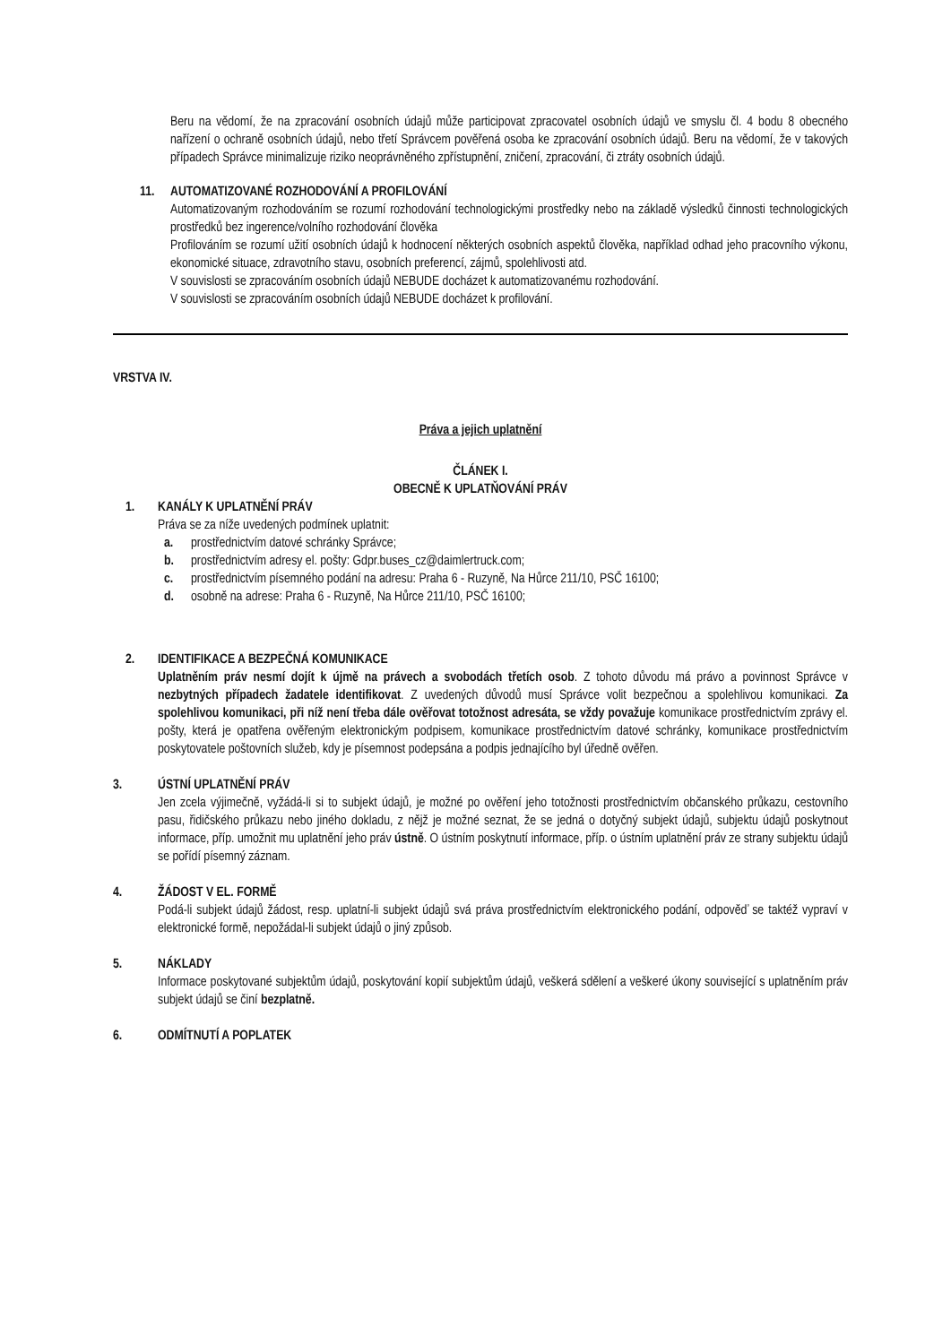Beru na vědomí, že na zpracování osobních údajů může participovat zpracovatel osobních údajů ve smyslu čl. 4 bodu 8 obecného nařízení o ochraně osobních údajů, nebo třetí Správcem pověřená osoba ke zpracování osobních údajů. Beru na vědomí, že v takových případech Správce minimalizuje riziko neoprávněného zpřístupnění, zničení, zpracování, či ztráty osobních údajů.
11. AUTOMATIZOVANÉ ROZHODOVÁNÍ A PROFILOVÁNÍ
Automatizovaným rozhodováním se rozumí rozhodování technologickými prostředky nebo na základě výsledků činnosti technologických prostředků bez ingerence/volního rozhodování člověka
Profilováním se rozumí užití osobních údajů k hodnocení některých osobních aspektů člověka, například odhad jeho pracovního výkonu, ekonomické situace, zdravotního stavu, osobních preferencí, zájmů, spolehlivosti atd.
V souvislosti se zpracováním osobních údajů NEBUDE docházet k automatizovanému rozhodování.
V souvislosti se zpracováním osobních údajů NEBUDE docházet k profilování.
VRSTVA IV.
Práva a jejich uplatnění
ČLÁNEK I.
OBECNĚ K UPLATŇOVÁNÍ PRÁV
1. KANÁLY K UPLATNĚNÍ PRÁV
Práva se za níže uvedených podmínek uplatnit:
a. prostřednictvím datové schránky Správce;
b. prostřednictvím adresy el. pošty: Gdpr.buses_cz@daimlertruck.com;
c. prostřednictvím písemného podání na adresu: Praha 6 - Ruzyně, Na Hůrce 211/10, PSČ 16100;
d. osobně na adrese: Praha 6 - Ruzyně, Na Hůrce 211/10, PSČ 16100;
2. IDENTIFIKACE A BEZPEČNÁ KOMUNIKACE
Uplatněním práv nesmí dojít k újmě na právech a svobodách třetích osob. Z tohoto důvodu má právo a povinnost Správce v nezbytných případech žadatele identifikovat. Z uvedených důvodů musí Správce volit bezpečnou a spolehlivou komunikaci. Za spolehlivou komunikaci, při níž není třeba dále ověřovat totožnost adresáta, se vždy považuje komunikace prostřednictvím zprávy el. pošty, která je opatřena ověřeným elektronickým podpisem, komunikace prostřednictvím datové schránky, komunikace prostřednictvím poskytovatele poštovních služeb, kdy je písemnost podepsána a podpis jednajícího byl úředně ověřen.
3. ÚSTNÍ UPLATNĚNÍ PRÁV
Jen zcela výjimečně, vyžádá-li si to subjekt údajů, je možné po ověření jeho totožnosti prostřednictvím občanského průkazu, cestovního pasu, řidičského průkazu nebo jiného dokladu, z nějž je možné seznat, že se jedná o dotyčný subjekt údajů, subjektu údajů poskytnout informace, příp. umožnit mu uplatnění jeho práv ústně. O ústním poskytnutí informace, příp. o ústním uplatnění práv ze strany subjektu údajů se pořídí písemný záznam.
4. ŽÁDOST V EL. FORMĚ
Podá-li subjekt údajů žádost, resp. uplatní-li subjekt údajů svá práva prostřednictvím elektronického podání, odpověď se taktéž vypraví v elektronické formě, nepožádal-li subjekt údajů o jiný způsob.
5. NÁKLADY
Informace poskytované subjektům údajů, poskytování kopií subjektům údajů, veškerá sdělení a veškeré úkony související s uplatněním práv subjekt údajů se činí bezplatně.
6. ODMÍTNUTÍ A POPLATEK